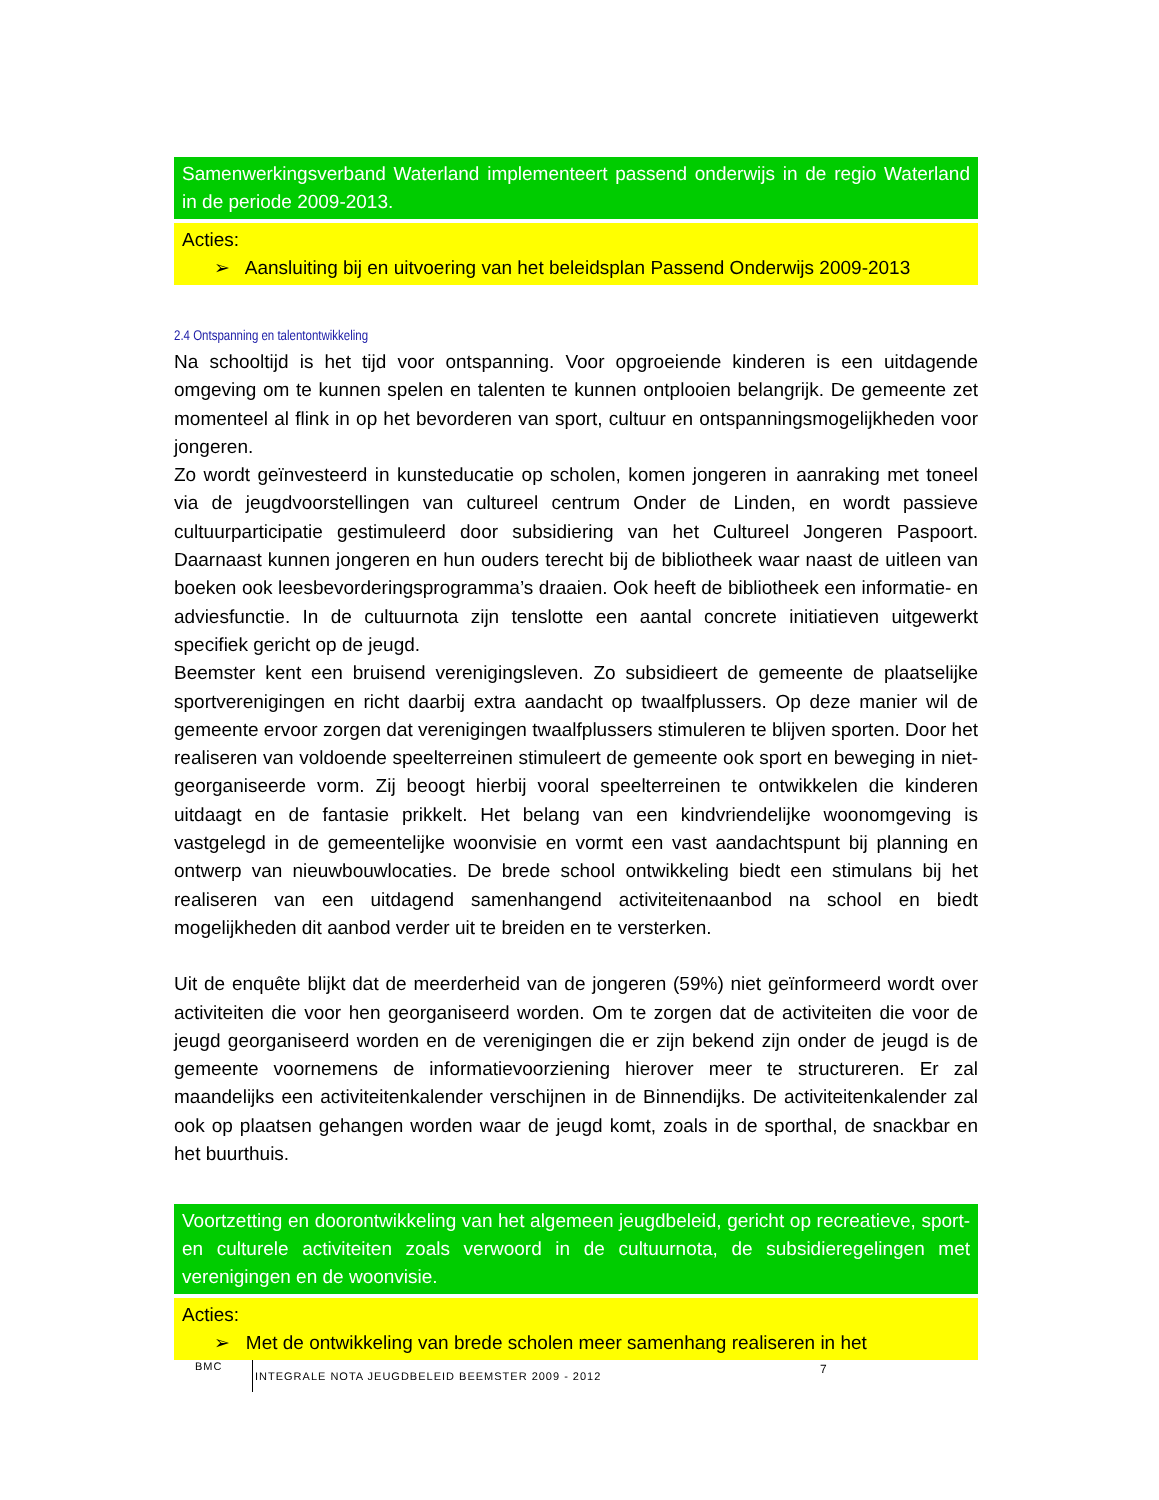Samenwerkingsverband Waterland implementeert passend onderwijs in de regio Waterland in de periode 2009-2013.
Acties:
➢ Aansluiting bij en uitvoering van het beleidsplan Passend Onderwijs 2009-2013
2.4 Ontspanning en talentontwikkeling
Na schooltijd is het tijd voor ontspanning. Voor opgroeiende kinderen is een uitdagende omgeving om te kunnen spelen en talenten te kunnen ontplooien belangrijk. De gemeente zet momenteel al flink in op het bevorderen van sport, cultuur en ontspanningsmogelijkheden voor jongeren.
Zo wordt geïnvesteerd in kunsteducatie op scholen, komen jongeren in aanraking met toneel via de jeugdvoorstellingen van cultureel centrum Onder de Linden, en wordt passieve cultuurparticipatie gestimuleerd door subsidiering van het Cultureel Jongeren Paspoort. Daarnaast kunnen jongeren en hun ouders terecht bij de bibliotheek waar naast de uitleen van boeken ook leesbevorderingsprogramma’s draaien. Ook heeft de bibliotheek een informatie- en adviesfunctie. In de cultuurnota zijn tenslotte een aantal concrete initiatieven uitgewerkt specifiek gericht op de jeugd.
Beemster kent een bruisend verenigingsleven. Zo subsidieert de gemeente de plaatselijke sportverenigingen en richt daarbij extra aandacht op twaalfplussers. Op deze manier wil de gemeente ervoor zorgen dat verenigingen twaalfplussers stimuleren te blijven sporten. Door het realiseren van voldoende speelterreinen stimuleert de gemeente ook sport en beweging in niet-georganiseerde vorm. Zij beoogt hierbij vooral speelterreinen te ontwikkelen die kinderen uitdaagt en de fantasie prikkelt. Het belang van een kindvriendelijke woonomgeving is vastgelegd in de gemeentelijke woonvisie en vormt een vast aandachtspunt bij planning en ontwerp van nieuwbouwlocaties. De brede school ontwikkeling biedt een stimulans bij het realiseren van een uitdagend samenhangend activiteitenaanbod na school en biedt mogelijkheden dit aanbod verder uit te breiden en te versterken.
Uit de enquête blijkt dat de meerderheid van de jongeren (59%) niet geïnformeerd wordt over activiteiten die voor hen georganiseerd worden. Om te zorgen dat de activiteiten die voor de jeugd georganiseerd worden en de verenigingen die er zijn bekend zijn onder de jeugd is de gemeente voornemens de informatievoorziening hierover meer te structureren. Er zal maandelijks een activiteitenkalender verschijnen in de Binnendijks. De activiteitenkalender zal ook op plaatsen gehangen worden waar de jeugd komt, zoals in de sporthal, de snackbar en het buurthuis.
Voortzetting en doorontwikkeling van het algemeen jeugdbeleid, gericht op recreatieve, sport- en culturele activiteiten zoals verwoord in de cultuurnota, de subsidieregelingen met verenigingen en de woonvisie.
Acties:
➢ Met de ontwikkeling van brede scholen meer samenhang realiseren in het
BMC INTEGRALE NOTA JEUGDBELEID BEEMSTER 2009 - 2012
7